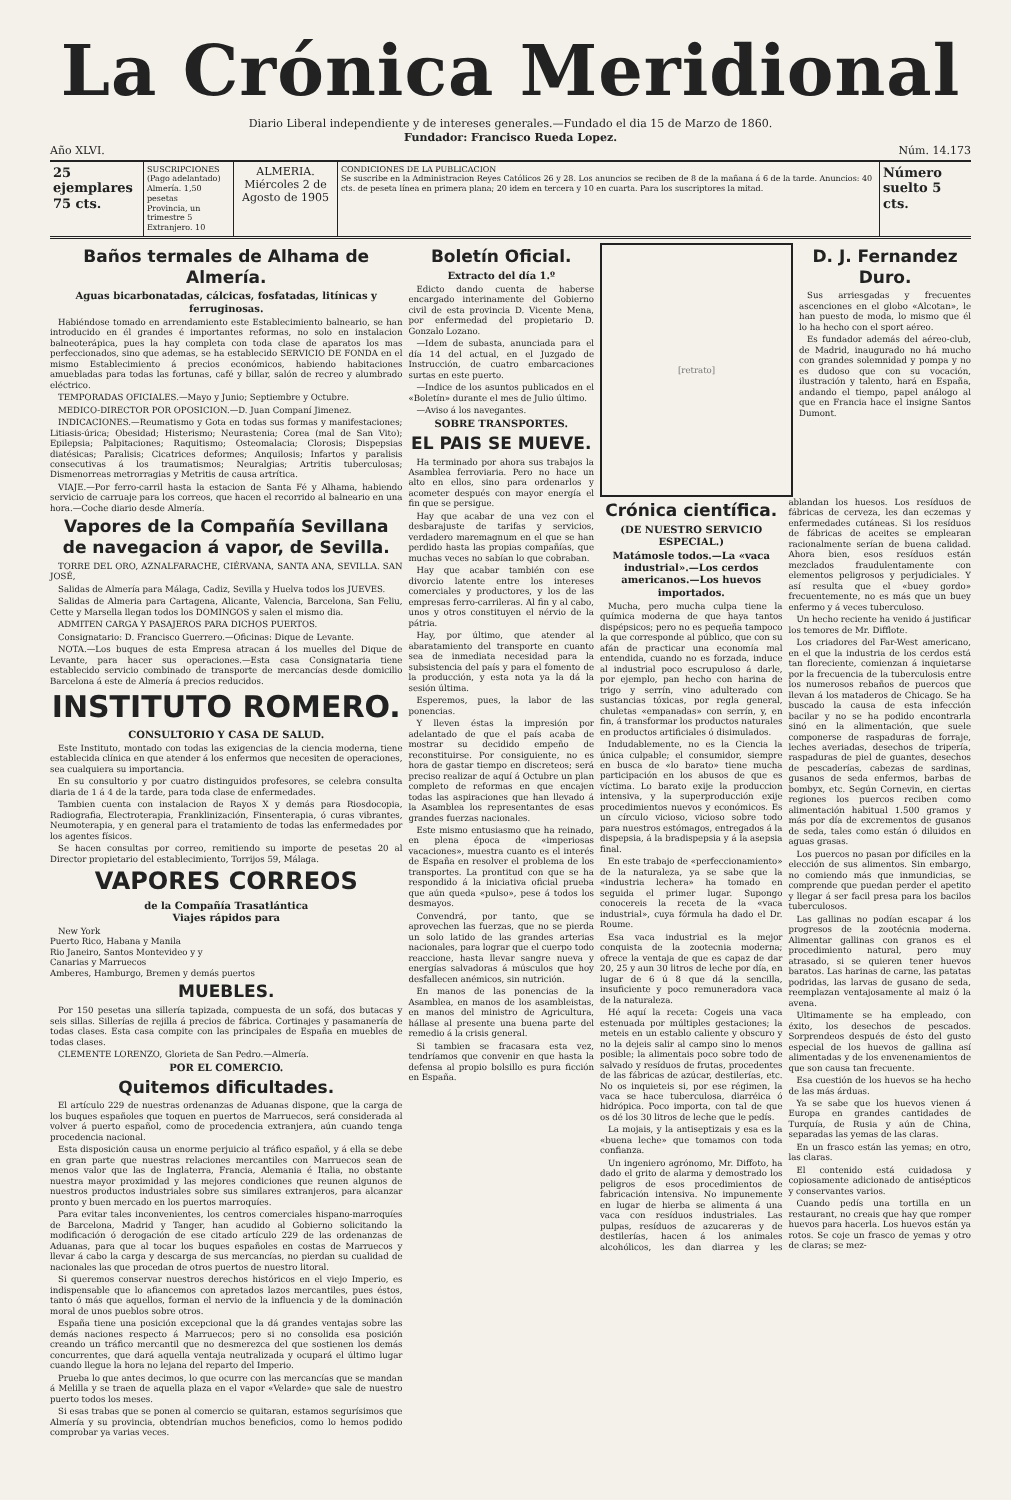La Crónica Meridional
Diario Liberal independiente y de intereses generales.—Fundado el dia 15 de Marzo de 1860.
Fundador: Francisco Rueda Lopez.
Año XLVI. Núm. 14.173
25 ejemplares 75 cts.
SUSCRIPCIONES (Pago adelantado)
Almería. 1,50 pesetas
Provincia, un trimestre 5
Extranjero. 10
ALMERIA.
Miércoles 2 de Agosto de 1905
CONDICIONES DE LA PUBLICACION
Se suscribe en la Administracion Reyes Católicos 26 y 28. Los anuncios se reciben de 8 de la mañana á 6 de la tarde. Anuncios: 40 cts. de peseta línea en primera plana; 20 idem en tercera y 10 en cuarta. Para los suscriptores la mitad.
Número suelto 5 cts.
Baños termales de Alhama de Almería.
Aguas bicarbonatadas, cálcicas, fosfatadas, litínicas y ferruginosas.
Habiéndose tomado en arrendamiento este Establecimiento balneario, se han introducido en él grandes é importantes reformas, no solo en instalacion balneoterápica, pues la hay completa con toda clase de aparatos los mas perfeccionados, sino que ademas, se ha establecido SERVICIO DE FONDA en el mismo Establecimiento á precios económicos, habiendo habitaciones amuebladas para todas las fortunas, café y billar, salón de recreo y alumbrado eléctrico.
TEMPORADAS OFICIALES.—Mayo y Junio; Septiembre y Octubre.
MEDICO-DIRECTOR POR OPOSICION.—D. Juan Companí Jimenez.
INDICACIONES.—Reumatismo y Gota en todas sus formas y manifestaciones; Litiasis-úrica; Obesidad; Histerismo; Neurastenia; Corea (mal de San Vito); Epilepsia; Palpitaciones; Raquitismo; Osteomalacia; Clorosis; Dispepsias diatésicas; Paralisis; Cicatrices deformes; Anquilosis; Infartos y paralisis consecutivas á los traumatismos; Neuralgias; Artritis tuberculosas; Dismenorreas metrorragias y Metritis de causa artrítica.
VIAJE.—Por ferro-carril hasta la estacion de Santa Fé y Alhama, habiendo servicio de carruaje para los correos, que hacen el recorrido al balneario en una hora.—Coche diario desde Almería.
Vapores de la Compañía Sevillana de navegacion á vapor, de Sevilla.
TORRE DEL ORO, AZNALFARACHE, CIÉRVANA, SANTA ANA, SEVILLA. SAN JOSÉ,
Salidas de Almería para Málaga, Cadiz, Sevilla y Huelva todos los JUEVES.
Salidas de Almeria para Cartagena, Alicante, Valencia, Barcelona, San Feliu, Cette y Marsella llegan todos los DOMINGOS y salen el mismo dia.
ADMITEN CARGA Y PASAJEROS PARA DICHOS PUERTOS.
Consignatario: D. Francisco Guerrero.—Oficinas: Dique de Levante.
NOTA.—Los buques de esta Empresa atracan á los muelles del Dique de Levante, para hacer sus operaciones.—Esta casa Consignataria tiene establecido servicio combinado de transporte de mercancías desde domicilio Barcelona á este de Almería á precios reducidos.
INSTITUTO ROMERO.
CONSULTORIO Y CASA DE SALUD.
Este Instituto, montado con todas las exigencias de la ciencia moderna, tiene establecida clínica en que atender á los enfermos que necesiten de operaciones, sea cualquiera su importancia.
En su consultorio y por cuatro distinguidos profesores, se celebra consulta diaria de 1 á 4 de la tarde, para toda clase de enfermedades.
Tambien cuenta con instalacion de Rayos X y demás para Riosdocopia, Radiografia, Electroterapia, Franklinización, Finsenterapia, ó curas vibrantes, Neumoterapia, y en general para el tratamiento de todas las enfermedades por los agentes físicos.
Se hacen consultas por correo, remitiendo su importe de pesetas 20 al Director propietario del establecimiento, Torrijos 59, Málaga.
VAPORES CORREOS
de la Compañía Trasatlántica
Viajes rápidos para
New York
Puerto Rico, Habana y Manila
Rio Janeiro, Santos Montevideo y y
Canarias y Marruecos
Amberes, Hamburgo, Bremen y demás puertos
MUEBLES.
Por 150 pesetas una sillería tapizada, compuesta de un sofá, dos butacas y seis sillas. Sillerías de rejilla á precios de fábrica. Cortinajes y pasamanería de todas clases. Esta casa compite con las principales de España en muebles de todas clases.
CLEMENTE LORENZO, Glorieta de San Pedro.—Almería.
POR EL COMERCIO.
Quitemos dificultades.
El artículo 229 de nuestras ordenanzas de Aduanas dispone, que la carga de los buques españoles que toquen en puertos de Marruecos, será considerada al volver á puerto español, como de procedencia extranjera, aún cuando tenga procedencia nacional.
Esta disposición causa un enorme perjuicio al tráfico español, y á ella se debe en gran parte que nuestras relaciones mercantiles con Marruecos sean de menos valor que las de Inglaterra, Francia, Alemania é Italia, no obstante nuestra mayor proximidad y las mejores condiciones que reunen algunos de nuestros productos industriales sobre sus similares extranjeros, para alcanzar pronto y buen mercado en los puertos marroquíes.
Para evitar tales inconvenientes, los centros comerciales hispano-marroquíes de Barcelona, Madrid y Tanger, han acudido al Gobierno solicitando la modificación ó derogación de ese citado artículo 229 de las ordenanzas de Aduanas, para que al tocar los buques españoles en costas de Marruecos y llevar á cabo la carga y descarga de sus mercancías, no pierdan su cualidad de nacionales las que procedan de otros puertos de nuestro litoral.
Si queremos conservar nuestros derechos históricos en el viejo Imperio, es indispensable que lo afiancemos con apretados lazos mercantiles, pues éstos, tanto ó más que aquellos, forman el nervio de la influencia y de la dominación moral de unos pueblos sobre otros.
España tiene una posición excepcional que la dá grandes ventajas sobre las demás naciones respecto á Marruecos; pero si no consolida esa posición creando un tráfico mercantil que no desmerezca del que sostienen los demás concurrentes, que dará aquella ventaja neutralizada y ocupará el último lugar cuando llegue la hora no lejana del reparto del Imperio.
Prueba lo que antes decimos, lo que ocurre con las mercancías que se mandan á Melilla y se traen de aquella plaza en el vapor «Velarde» que sale de nuestro puerto todos los meses.
Si esas trabas que se ponen al comercio se quitaran, estamos segurísimos que Almería y su provincia, obtendrían muchos beneficios, como lo hemos podido comprobar ya varias veces.
Boletín Oficial.
Extracto del día 1.º
Edicto dando cuenta de haberse encargado interinamente del Gobierno civil de esta provincia D. Vicente Mena, por enfermedad del propietario D. Gonzalo Lozano.
—Idem de subasta, anunciada para el día 14 del actual, en el Juzgado de Instrucción, de cuatro embarcaciones surtas en este puerto.
—Indice de los asuntos publicados en el «Boletín» durante el mes de Julio último.
—Aviso á los navegantes.
SOBRE TRANSPORTES.
EL PAIS SE MUEVE.
Ha terminado por ahora sus trabajos la Asamblea ferroviaria. Pero no hace un alto en ellos, sino para ordenarlos y acometer después con mayor energía el fin que se persigue.
Hay que acabar de una vez con el desbarajuste de tarifas y servicios, verdadero maremagnum en el que se han perdido hasta las propias compañías, que muchas veces no sabían lo que cobraban.
Hay que acabar también con ese divorcio latente entre los intereses comerciales y productores, y los de las empresas ferro-carrileras. Al fin y al cabo, unos y otros constituyen el nérvio de la pátria.
Hay, por último, que atender al abaratamiento del transporte en cuanto sea de inmediata necesidad para la subsistencia del país y para el fomento de la producción, y esta nota ya la dá la sesión última.
Esperemos, pues, la labor de las ponencias.
Y lleven éstas la impresión por adelantado de que el país acaba de mostrar su decidido empeño de reconstituirse. Por consiguiente, no es hora de gastar tiempo en discreteos; será preciso realizar de aquí á Octubre un plan completo de reformas en que encajen todas las aspiraciones que han llevado á la Asamblea los representantes de esas grandes fuerzas nacionales.
Este mismo entusiasmo que ha reinado, en plena época de «imperiosas vacaciones», muestra cuanto es el interés de España en resolver el problema de los transportes. La prontitud con que se ha respondido á la iniciativa oficial prueba que aún queda «pulso», pese á todos los desmayos.
Convendrá, por tanto, que se aprovechen las fuerzas, que no se pierda un solo latido de las grandes arterias nacionales, para lograr que el cuerpo todo reaccione, hasta llevar sangre nueva y energías salvadoras á músculos que hoy desfallecen anémicos, sin nutrición.
En manos de las ponencias de la Asamblea, en manos de los asambleistas, en manos del ministro de Agricultura, hállase al presente una buena parte del remedio á la crisis general.
Si tambien se fracasara esta vez, tendríamos que convenir en que hasta la defensa al propio bolsillo es pura ficción en España.
[retrato]
D. J. Fernandez Duro.
Sus arriesgadas y frecuentes ascenciones en el globo «Alcotan», le han puesto de moda, lo mismo que él lo ha hecho con el sport aéreo.
Es fundador además del aéreo-club, de Madrid, inaugurado no há mucho con grandes solemnidad y pompa y no es dudoso que con su vocación, ilustración y talento, hará en España, andando el tiempo, papel análogo al que en Francia hace el insigne Santos Dumont.
Crónica científica.
(DE NUESTRO SERVICIO ESPECIAL.)
Matámosle todos.—La «vaca industrial».—Los cerdos americanos.—Los huevos importados.
Mucha, pero mucha culpa tiene la química moderna de que haya tantos dispépsicos; pero no es pequeña tampoco la que corresponde al público, que con su afán de practicar una economía mal entendida, cuando no es forzada, induce al industrial poco escrupuloso á darle, por ejemplo, pan hecho con harina de trigo y serrín, vino adulterado con sustancias tóxicas, por regla general, chuletas «empanadas» con serrín, y, en fin, á transformar los productos naturales en productos artificiales ó disimulados.
Indudablemente, no es la Ciencia la única culpable; el consumidor, siempre en busca de «lo barato» tiene mucha participación en los abusos de que es víctima. Lo barato exije la produccion intensiva, y la superproducción exije procedimientos nuevos y económicos. Es un círculo vicioso, vicioso sobre todo para nuestros estómagos, entregados á la dispepsia, á la bradispepsia y á la asepsia final.
En este trabajo de «perfeccionamiento» de la naturaleza, ya se sabe que la «industria lechera» ha tomado en seguida el primer lugar. Supongo conocereis la receta de la «vaca industrial», cuya fórmula ha dado el Dr. Roume.
Esa vaca industrial es la mejor conquista de la zootecnia moderna; ofrece la ventaja de que es capaz de dar 20, 25 y aun 30 litros de leche por día, en lugar de 6 ú 8 que dá la sencilla, insuficiente y poco remuneradora vaca de la naturaleza.
Hé aquí la receta: Cogeis una vaca estenuada por múltiples gestaciones; la meteis en un establo caliente y obscuro y no la dejeis salir al campo sino lo menos posible; la alimentais poco sobre todo de salvado y resíduos de frutas, procedentes de las fábricas de azúcar, destilerías, etc. No os inquieteis si, por ese régimen, la vaca se hace tuberculosa, diarréica ó hidrópica. Poco importa, con tal de que os dé los 30 litros de leche que le pedís.
La mojais, y la antiseptizais y esa es la «buena leche» que tomamos con toda confianza.
Un ingeniero agrónomo, Mr. Diffoto, ha dado el grito de alarma y demostrado los peligros de esos procedimientos de fabricación intensiva. No impunemente en lugar de hierba se alimenta á una vaca con resíduos industriales. Las pulpas, resíduos de azucareras y de destilerías, hacen á los animales alcohólicos, les dan diarrea y les ablandan los huesos. Los resíduos de fábricas de cerveza, les dan eczemas y enfermedades cutáneas. Si los resíduos de fábricas de aceites se emplearan racionalmente serían de buena calidad. Ahora bien, esos resíduos están mezclados fraudulentamente con elementos peligrosos y perjudiciales. Y así resulta que el «buey gordo» frecuentemente, no es más que un buey enfermo y á veces tuberculoso.
Un hecho reciente ha venido á justificar los temores de Mr. Difflote.
Los criadores del Far-West americano, en el que la industria de los cerdos está tan floreciente, comienzan á inquietarse por la frecuencia de la tuberculosis entre los numerosos rebaños de puercos que llevan á los mataderos de Chicago. Se ha buscado la causa de esta infección bacilar y no se ha podido encontrarla sinó en la alimentación, que suele componerse de raspaduras de forraje, leches averiadas, desechos de tripería, raspaduras de piel de guantes, desechos de pescaderías, cabezas de sardinas, gusanos de seda enfermos, barbas de bombyx, etc. Según Cornevin, en ciertas regiones los puercos reciben como alimentación habitual 1.500 gramos y más por día de excrementos de gusanos de seda, tales como están ó diluidos en aguas grasas.
Los puercos no pasan por difíciles en la elección de sus alimentos. Sin embargo, no comiendo más que inmundicias, se comprende que puedan perder el apetito y llegar á ser facil presa para los bacilos tuberculosos.
Las gallinas no podían escapar á los progresos de la zootécnia moderna. Alimentar gallinas con granos es el procedimiento natural, pero muy atrasado, si se quieren tener huevos baratos. Las harinas de carne, las patatas podridas, las larvas de gusano de seda, reemplazan ventajosamente al maiz ó la avena.
Ultimamente se ha empleado, con éxito, los desechos de pescados. Sorprendeos después de ésto del gusto especial de los huevos de gallina así alimentadas y de los envenenamientos de que son causa tan frecuente.
Esa cuestión de los huevos se ha hecho de las más árduas.
Ya se sabe que los huevos vienen á Europa en grandes cantidades de Turquía, de Rusia y aún de China, separadas las yemas de las claras.
En un frasco están las yemas; en otro, las claras.
El contenido está cuidadosa y copiosamente adicionado de antisépticos y conservantes varios.
Cuando pedís una tortilla en un restaurant, no creais que hay que romper huevos para hacerla. Los huevos están ya rotos. Se coje un frasco de yemas y otro de claras; se mez-